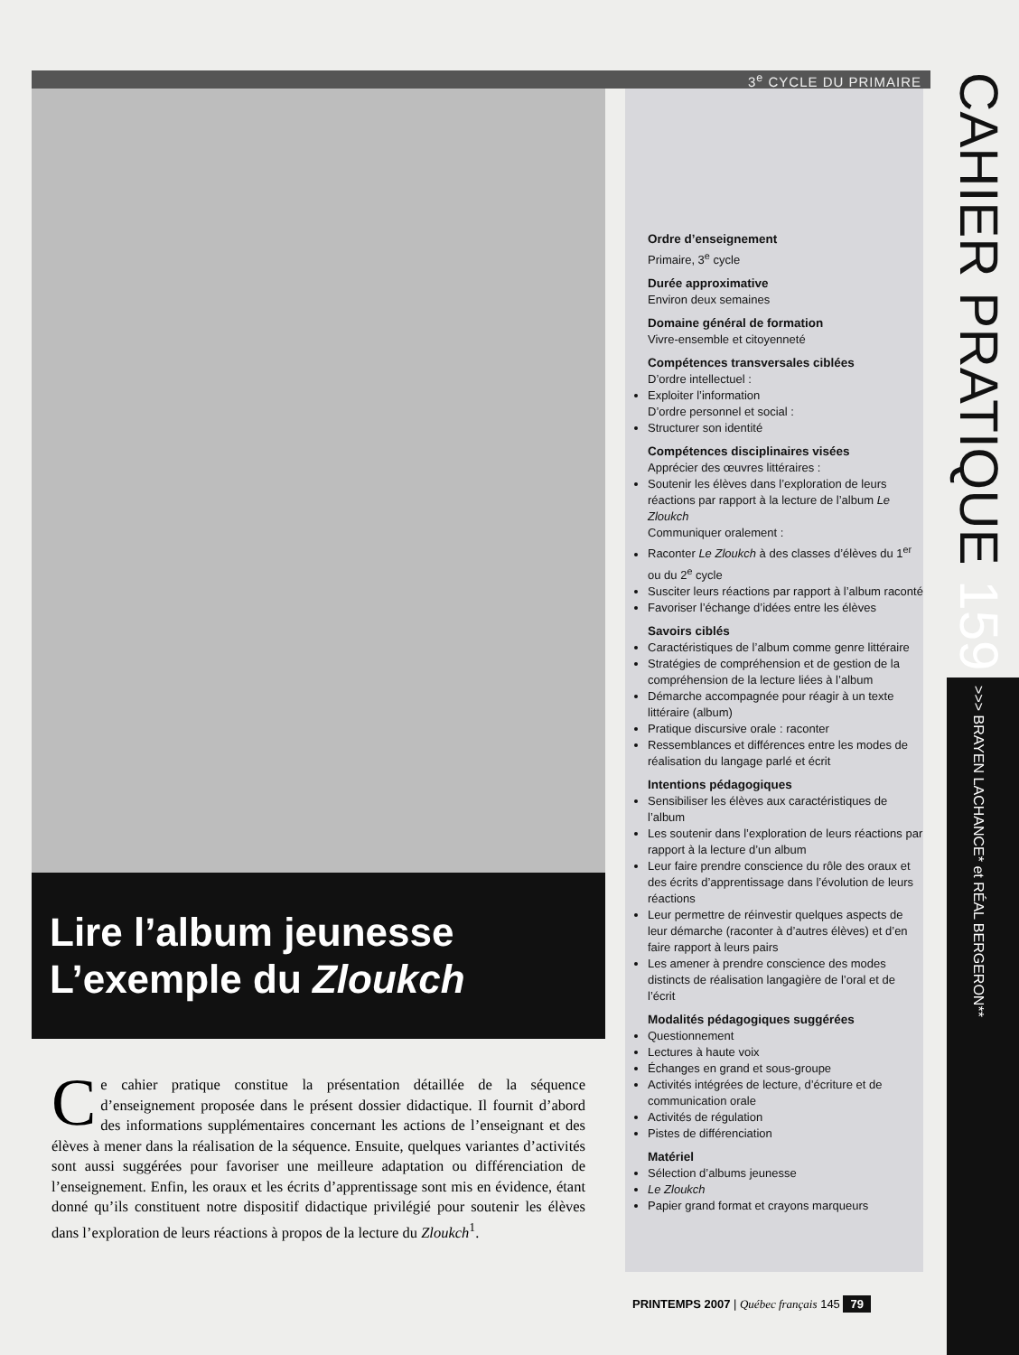3<sup>e</sup> CYCLE DU PRIMAIRE
Lire l’album jeunesse
L’exemple du Zloukch
Ce cahier pratique constitue la présentation détaillée de la séquence d’enseignement proposée dans le présent dossier didactique. Il fournit d’abord des informations supplémentaires concernant les actions de l’enseignant et des élèves à mener dans la réalisation de la séquence. Ensuite, quelques variantes d’activités sont aussi suggérées pour favoriser une meilleure adaptation ou différenciation de l’enseignement. Enfin, les oraux et les écrits d’apprentissage sont mis en évidence, étant donné qu’ils constituent notre dispositif didactique privilégié pour soutenir les élèves dans l’exploration de leurs réactions à propos de la lecture du Zloukch<sup>1</sup>.
Ordre d’enseignement
Primaire, 3<sup>e</sup> cycle
Durée approximative
Environ deux semaines
Domaine général de formation
Vivre-ensemble et citoyenneté
Compétences transversales ciblées
D’ordre intellectuel :
Exploiter l’information
D’ordre personnel et social :
Structurer son identité
Compétences disciplinaires visées
Apprécier des œuvres littéraires :
Soutenir les élèves dans l’exploration de leurs réactions par rapport à la lecture de l’album Le Zloukch
Communiquer oralement :
Raconter Le Zloukch à des classes d’élèves du 1<sup>er</sup> ou du 2<sup>e</sup> cycle
Susciter leurs réactions par rapport à l’album raconté
Favoriser l’échange d’idées entre les élèves
Savoirs ciblés
Caractéristiques de l’album comme genre littéraire
Stratégies de compréhension et de gestion de la compréhension de la lecture liées à l’album
Démarche accompagnée pour réagir à un texte littéraire (album)
Pratique discursive orale : raconter
Ressemblances et différences entre les modes de réalisation du langage parlé et écrit
Intentions pédagogiques
Sensibiliser les élèves aux caractéristiques de l’album
Les soutenir dans l’exploration de leurs réactions par rapport à la lecture d’un album
Leur faire prendre conscience du rôle des oraux et des écrits d’apprentissage dans l’évolution de leurs réactions
Leur permettre de réinvestir quelques aspects de leur démarche (raconter à d’autres élèves) et d’en faire rapport à leurs pairs
Les amener à prendre conscience des modes distincts de réalisation langagière de l’oral et de l’écrit
Modalités pédagogiques suggérées
Questionnement
Lectures à haute voix
Échanges en grand et sous-groupe
Activités intégrées de lecture, d’écriture et de communication orale
Activités de régulation
Pistes de différenciation
Matériel
Sélection d’albums jeunesse
Le Zloukch
Papier grand format et crayons marqueurs
CAHIER PRATIQUE 159 >>> BRAYEN LACHANCE* et RÉAL BERGERON**
PRINTEMPS 2007 | Québec français 145 79